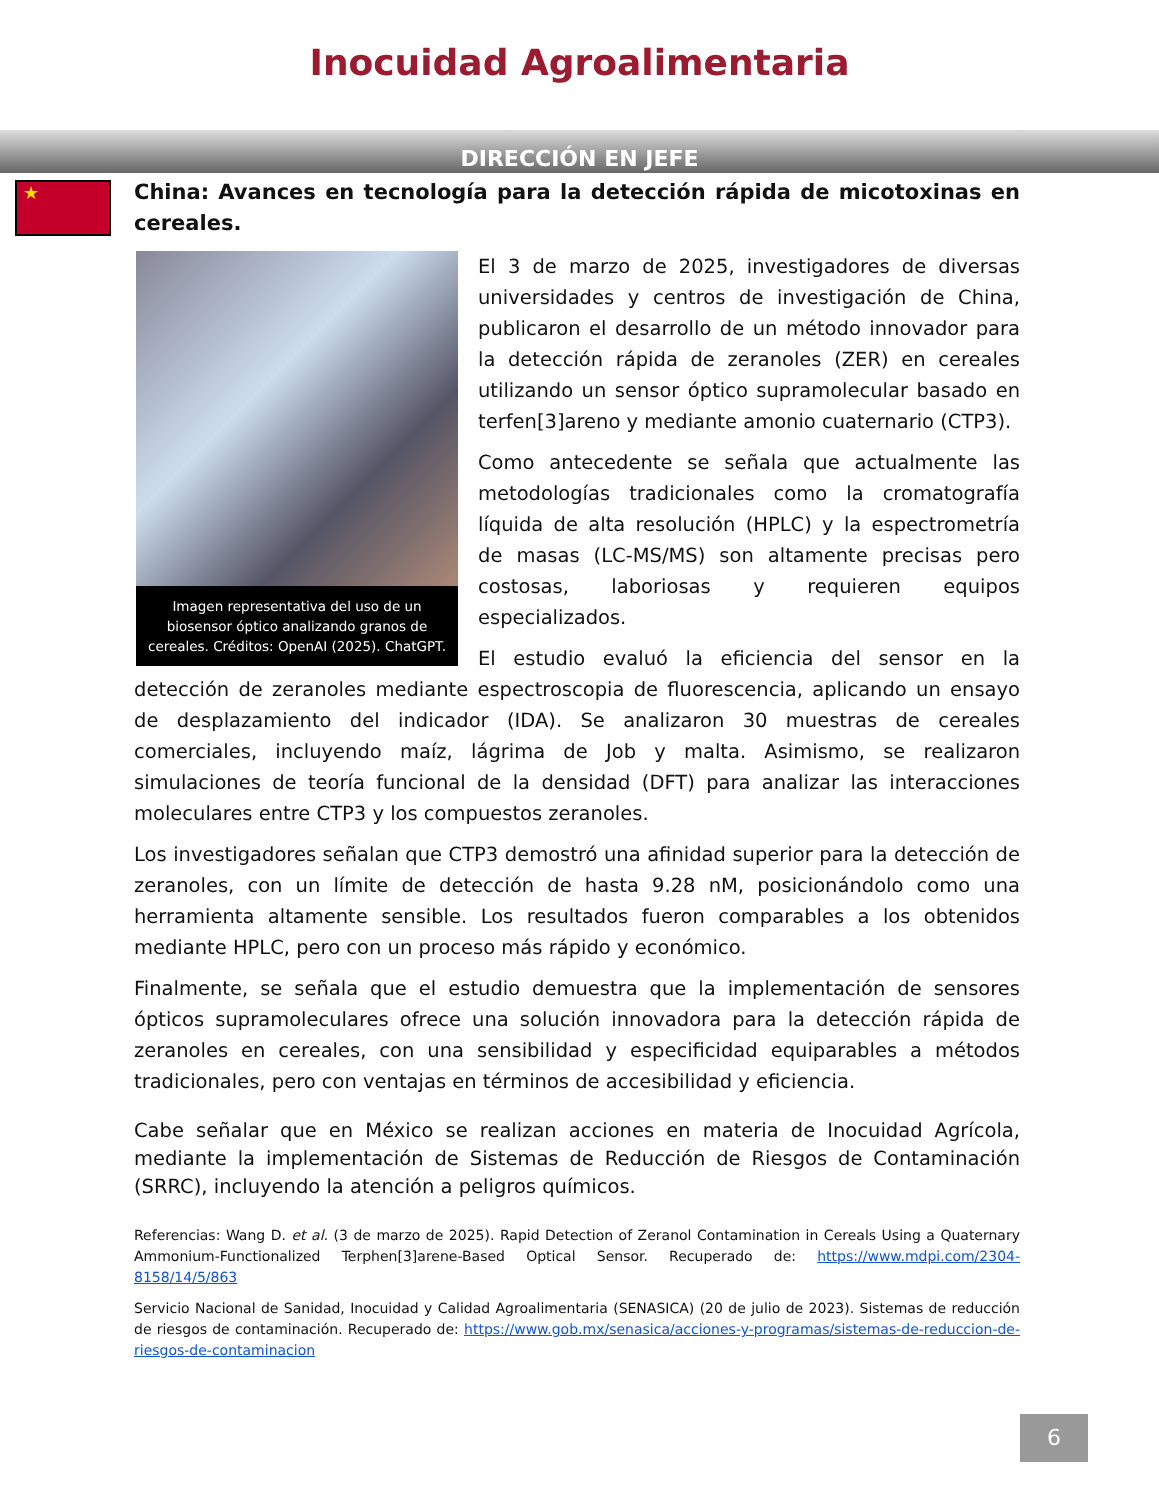Inocuidad Agroalimentaria
DIRECCIÓN EN JEFE
★
China: Avances en tecnología para la detección rápida de micotoxinas en cereales.
Imagen representativa del uso de un biosensor óptico analizando granos de cereales. Créditos: OpenAI (2025). ChatGPT.
El 3 de marzo de 2025, investigadores de diversas universidades y centros de investigación de China, publicaron el desarrollo de un método innovador para la detección rápida de zeranoles (ZER) en cereales utilizando un sensor óptico supramolecular basado en terfen[3]areno y mediante amonio cuaternario (CTP3).
Como antecedente se señala que actualmente las metodologías tradicionales como la cromatografía líquida de alta resolución (HPLC) y la espectrometría de masas (LC-MS/MS) son altamente precisas pero costosas, laboriosas y requieren equipos especializados.
El estudio evaluó la eficiencia del sensor en la detección de zeranoles mediante espectroscopia de fluorescencia, aplicando un ensayo de desplazamiento del indicador (IDA). Se analizaron 30 muestras de cereales comerciales, incluyendo maíz, lágrima de Job y malta. Asimismo, se realizaron simulaciones de teoría funcional de la densidad (DFT) para analizar las interacciones moleculares entre CTP3 y los compuestos zeranoles.
Los investigadores señalan que CTP3 demostró una afinidad superior para la detección de zeranoles, con un límite de detección de hasta 9.28 nM, posicionándolo como una herramienta altamente sensible. Los resultados fueron comparables a los obtenidos mediante HPLC, pero con un proceso más rápido y económico.
Finalmente, se señala que el estudio demuestra que la implementación de sensores ópticos supramoleculares ofrece una solución innovadora para la detección rápida de zeranoles en cereales, con una sensibilidad y especificidad equiparables a métodos tradicionales, pero con ventajas en términos de accesibilidad y eficiencia.
Cabe señalar que en México se realizan acciones en materia de Inocuidad Agrícola, mediante la implementación de Sistemas de Reducción de Riesgos de Contaminación (SRRC), incluyendo la atención a peligros químicos.
Referencias: Wang D. et al. (3 de marzo de 2025). Rapid Detection of Zeranol Contamination in Cereals Using a Quaternary Ammonium-Functionalized Terphen[3]arene-Based Optical Sensor. Recuperado de: https://www.mdpi.com/2304-8158/14/5/863
Servicio Nacional de Sanidad, Inocuidad y Calidad Agroalimentaria (SENASICA) (20 de julio de 2023). Sistemas de reducción de riesgos de contaminación. Recuperado de: https://www.gob.mx/senasica/acciones-y-programas/sistemas-de-reduccion-de-riesgos-de-contaminacion
6